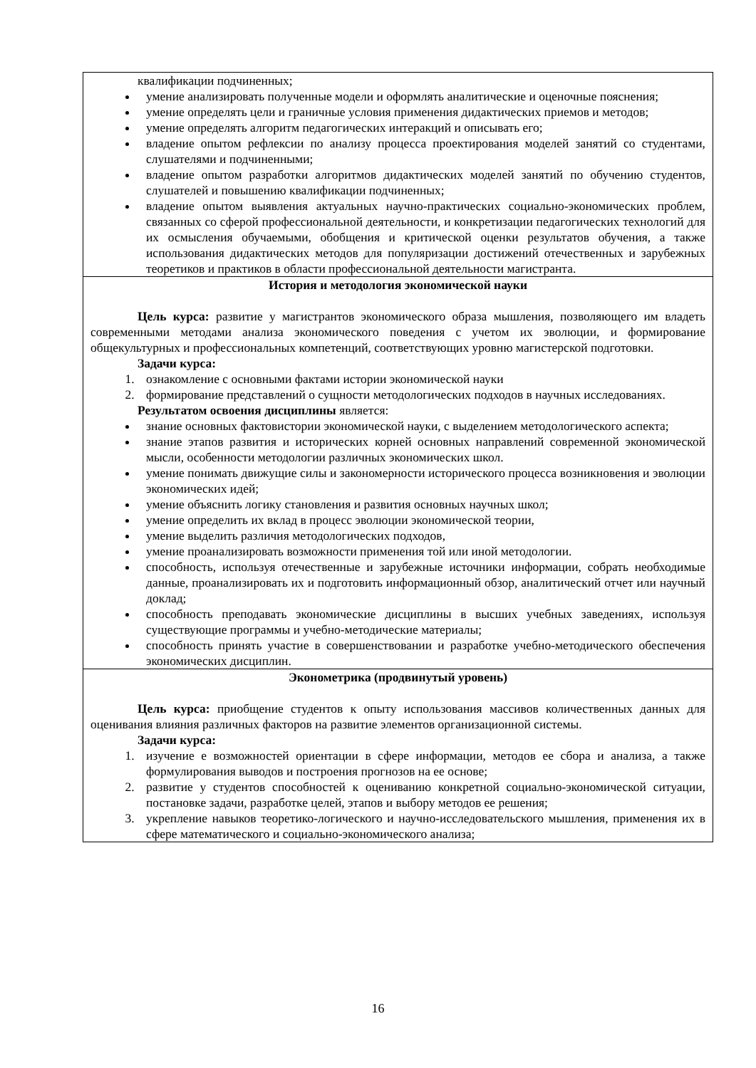| квалификации подчиненных; умение анализировать полученные модели и оформлять аналитические и оценочные пояснения; умение определять цели и граничные условия применения дидактических приемов и методов; умение определять алгоритм педагогических интеракций и описывать его; владение опытом рефлексии по анализу процесса проектирования моделей занятий со студентами, слушателями и подчиненными; владение опытом разработки алгоритмов дидактических моделей занятий по обучению студентов, слушателей и повышению квалификации подчиненных; владение опытом выявления актуальных научно-практических социально-экономических проблем, связанных со сферой профессиональной деятельности, и конкретизации педагогических технологий для их осмысления обучаемыми, обобщения и критической оценки результатов обучения, а также использования дидактических методов для популяризации достижений отечественных и зарубежных теоретиков и практиков в области профессиональной деятельности магистранта. |
| История и методология экономической науки Цель курса: развитие у магистрантов экономического образа мышления, позволяющего им владеть современными методами анализа экономического поведения с учетом их эволюции, и формирование общекультурных и профессиональных компетенций, соответствующих уровню магистерской подготовки. Задачи курса: 1. ознакомление с основными фактами истории экономической науки 2. формирование представлений о сущности методологических подходов в научных исследованиях. Результатом освоения дисциплины является: знание основных фактовистории экономической науки, с выделением методологического аспекта; знание этапов развития и исторических корней основных направлений современной экономической мысли, особенности методологии различных экономических школ. умение понимать движущие силы и закономерности исторического процесса возникновения и эволюции экономических идей; умение объяснить логику становления и развития основных научных школ; умение определить их вклад в процесс эволюции экономической теории, умение выделить различия методологических подходов, умение проанализировать возможности применения той или иной методологии. способность, используя отечественные и зарубежные источники информации, собрать необходимые данные, проанализировать их и подготовить информационный обзор, аналитический отчет или научный доклад; способность преподавать экономические дисциплины в высших учебных заведениях, используя существующие программы и учебно-методические материалы; способность принять участие в совершенствовании и разработке учебно-методического обеспечения экономических дисциплин. |
| Эконометрика (продвинутый уровень) Цель курса: приобщение студентов к опыту использования массивов количественных данных для оценивания влияния различных факторов на развитие элементов организационной системы. Задачи курса: 1. изучение е возможностей ориентации в сфере информации, методов ее сбора и анализа, а также формулирования выводов и построения прогнозов на ее основе; 2. развитие у студентов способностей к оцениванию конкретной социально-экономической ситуации, постановке задачи, разработке целей, этапов и выбору методов ее решения; 3. укрепление навыков теоретико-логического и научно-исследовательского мышления, применения их в сфере математического и социально-экономического анализа; |
16